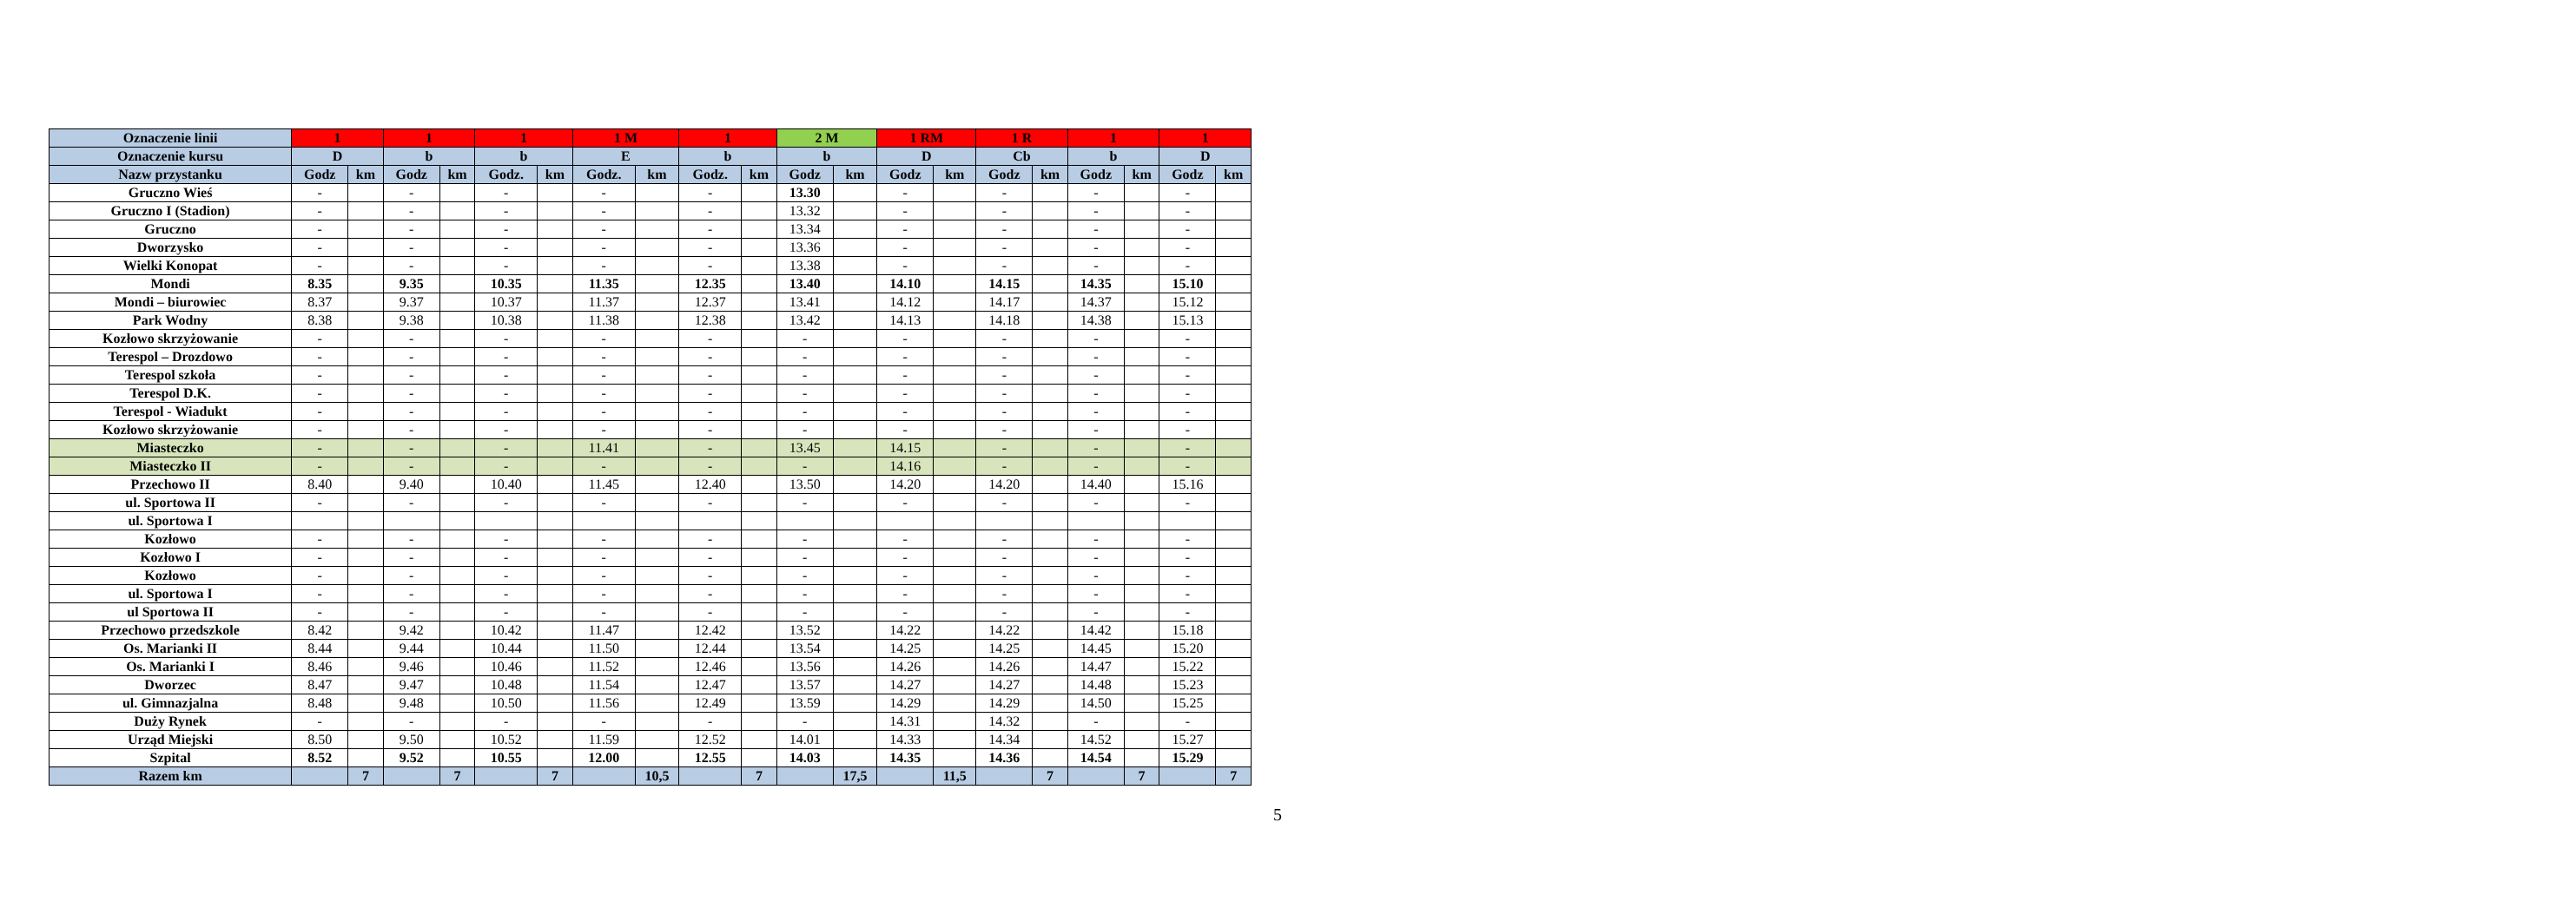| Oznaczenie linii | 1 | | 1 | | 1 | | 1 M | | 1 | | 2 M | | 1 RM | | 1 R | | 1 | | 1 | |
| --- | --- | --- | --- | --- | --- | --- | --- | --- | --- | --- | --- | --- | --- | --- | --- | --- | --- | --- | --- | --- |
| Oznaczenie kursu | D | | b | | b | | E | | b | | b | | D | | Cb | | b | | D | |
| Nazw przystanku | Godz | km | Godz | km | Godz. | km | Godz. | km | Godz. | km | Godz | km | Godz | km | Godz | km | Godz | km | Godz | km |
| Gruczno Wieś | - | | - | | - | | - | | - | | 13.30 | | - | | - | | - | | - | |
| Gruczno I (Stadion) | - | | - | | - | | - | | - | | 13.32 | | - | | - | | - | | - | |
| Gruczno | - | | - | | - | | - | | - | | 13.34 | | - | | - | | - | | - | |
| Dworzysko | - | | - | | - | | - | | - | | 13.36 | | - | | - | | - | | - | |
| Wielki Konopat | - | | - | | - | | - | | - | | 13.38 | | - | | - | | - | | - | |
| Mondi | 8.35 | | 9.35 | | 10.35 | | 11.35 | | 12.35 | | 13.40 | | 14.10 | | 14.15 | | 14.35 | | 15.10 | |
| Mondi – biurowiec | 8.37 | | 9.37 | | 10.37 | | 11.37 | | 12.37 | | 13.41 | | 14.12 | | 14.17 | | 14.37 | | 15.12 | |
| Park Wodny | 8.38 | | 9.38 | | 10.38 | | 11.38 | | 12.38 | | 13.42 | | 14.13 | | 14.18 | | 14.38 | | 15.13 | |
| Kozłowo skrzyżowanie | - | | - | | - | | - | | - | | - | | - | | - | | - | | - | |
| Terespol – Drozdowo | - | | - | | - | | - | | - | | - | | - | | - | | - | | - | |
| Terespol szkoła | - | | - | | - | | - | | - | | - | | - | | - | | - | | - | |
| Terespol D.K. | - | | - | | - | | - | | - | | - | | - | | - | | - | | - | |
| Terespol - Wiadukt | - | | - | | - | | - | | - | | - | | - | | - | | - | | - | |
| Kozłowo skrzyżowanie | - | | - | | - | | - | | - | | - | | - | | - | | - | | - | |
| Miasteczko | - | | - | | - | | 11.41 | | - | | 13.45 | | 14.15 | | - | | - | | - | |
| Miasteczko II | - | | - | | - | | - | | - | | - | | 14.16 | | - | | - | | - | |
| Przechowo II | 8.40 | | 9.40 | | 10.40 | | 11.45 | | 12.40 | | 13.50 | | 14.20 | | 14.20 | | 14.40 | | 15.16 | |
| ul. Sportowa II | - | | - | | - | | - | | - | | - | | - | | - | | - | | - | |
| ul. Sportowa I | | | | | | | | | | | | | | | | | | | | |
| Kozłowo | - | | - | | - | | - | | - | | - | | - | | - | | - | | - | |
| Kozłowo I | - | | - | | - | | - | | - | | - | | - | | - | | - | | - | |
| Kozłowo | - | | - | | - | | - | | - | | - | | - | | - | | - | | - | |
| ul. Sportowa I | - | | - | | - | | - | | - | | - | | - | | - | | - | | - | |
| ul Sportowa II | - | | - | | - | | - | | - | | - | | - | | - | | - | | - | |
| Przechowo przedszkole | 8.42 | | 9.42 | | 10.42 | | 11.47 | | 12.42 | | 13.52 | | 14.22 | | 14.22 | | 14.42 | | 15.18 | |
| Os. Marianki II | 8.44 | | 9.44 | | 10.44 | | 11.50 | | 12.44 | | 13.54 | | 14.25 | | 14.25 | | 14.45 | | 15.20 | |
| Os. Marianki I | 8.46 | | 9.46 | | 10.46 | | 11.52 | | 12.46 | | 13.56 | | 14.26 | | 14.26 | | 14.47 | | 15.22 | |
| Dworzec | 8.47 | | 9.47 | | 10.48 | | 11.54 | | 12.47 | | 13.57 | | 14.27 | | 14.27 | | 14.48 | | 15.23 | |
| ul. Gimnazjalna | 8.48 | | 9.48 | | 10.50 | | 11.56 | | 12.49 | | 13.59 | | 14.29 | | 14.29 | | 14.50 | | 15.25 | |
| Duży Rynek | - | | - | | - | | - | | - | | - | | 14.31 | | 14.32 | | - | | - | |
| Urząd Miejski | 8.50 | | 9.50 | | 10.52 | | 11.59 | | 12.52 | | 14.01 | | 14.33 | | 14.34 | | 14.52 | | 15.27 | |
| Szpital | 8.52 | | 9.52 | | 10.55 | | 12.00 | | 12.55 | | 14.03 | | 14.35 | | 14.36 | | 14.54 | | 15.29 | |
| Razem km | | 7 | | 7 | | 7 | | 10,5 | | 7 | | 17,5 | | 11,5 | | 7 | | 7 | | 7 |
5